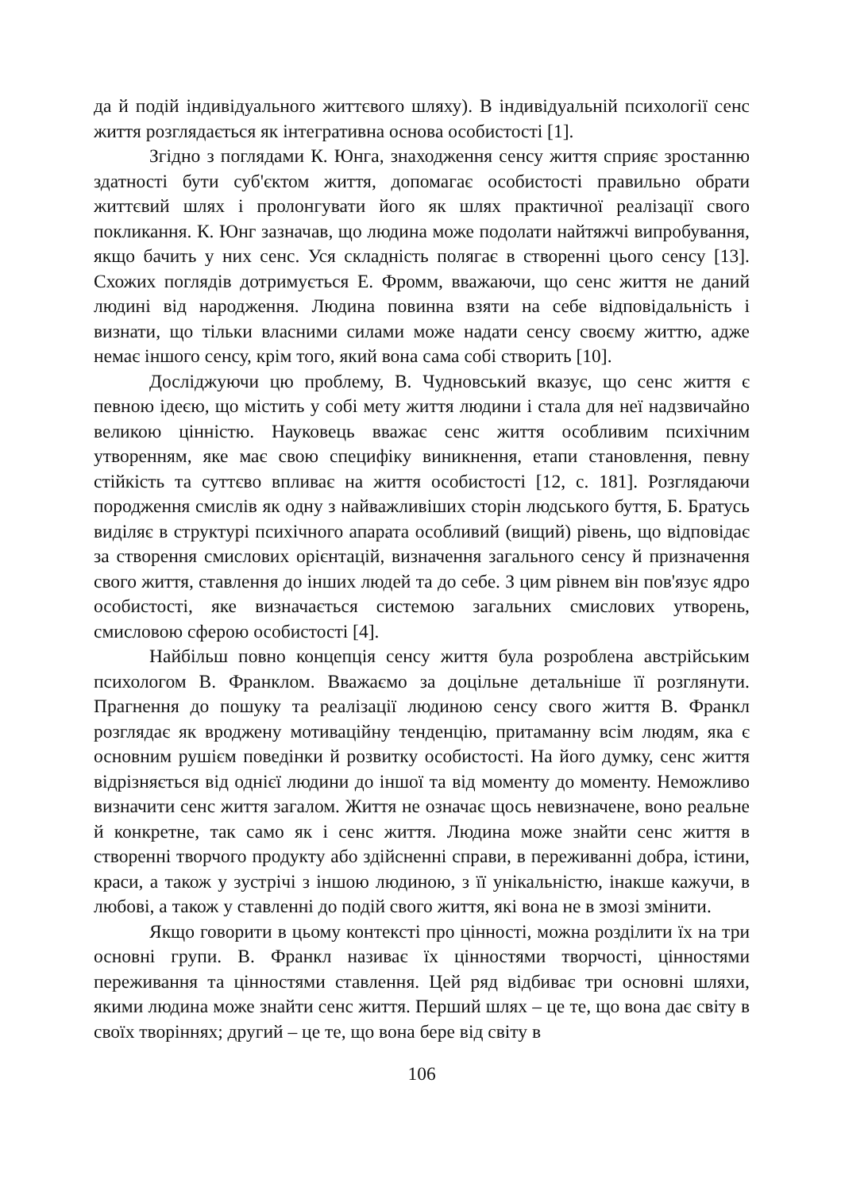да й подій індивідуального життєвого шляху). В індивідуальній психології сенс життя розглядається як інтегративна основа особистості [1].
Згідно з поглядами К. Юнга, знаходження сенсу життя сприяє зростанню здатності бути суб'єктом життя, допомагає особистості правильно обрати життєвий шлях і пролонгувати його як шлях практичної реалізації свого покликання. К. Юнг зазначав, що людина може подолати найтяжчі випробування, якщо бачить у них сенс. Уся складність полягає в створенні цього сенсу [13]. Схожих поглядів дотримується Е. Фромм, вважаючи, що сенс життя не даний людині від народження. Людина повинна взяти на себе відповідальність і визнати, що тільки власними силами може надати сенсу своєму життю, адже немає іншого сенсу, крім того, який вона сама собі створить [10].
Досліджуючи цю проблему, В. Чудновський вказує, що сенс життя є певною ідеєю, що містить у собі мету життя людини і стала для неї надзвичайно великою цінністю. Науковець вважає сенс життя особливим психічним утворенням, яке має свою специфіку виникнення, етапи становлення, певну стійкість та суттєво впливає на життя особистості [12, с. 181]. Розглядаючи породження смислів як одну з найважливіших сторін людського буття, Б. Братусь виділяє в структурі психічного апарата особливий (вищий) рівень, що відповідає за створення смислових орієнтацій, визначення загального сенсу й призначення свого життя, ставлення до інших людей та до себе. З цим рівнем він пов'язує ядро особистості, яке визначається системою загальних смислових утворень, смисловою сферою особистості [4].
Найбільш повно концепція сенсу життя була розроблена австрійським психологом В. Франклом. Вважаємо за доцільне детальніше її розглянути. Прагнення до пошуку та реалізації людиною сенсу свого життя В. Франкл розглядає як вроджену мотиваційну тенденцію, притаманну всім людям, яка є основним рушієм поведінки й розвитку особистості. На його думку, сенс життя відрізняється від однієї людини до іншої та від моменту до моменту. Неможливо визначити сенс життя загалом. Життя не означає щось невизначене, воно реальне й конкретне, так само як і сенс життя. Людина може знайти сенс життя в створенні творчого продукту або здійсненні справи, в переживанні добра, істини, краси, а також у зустрічі з іншою людиною, з її унікальністю, інакше кажучи, в любові, а також у ставленні до подій свого життя, які вона не в змозі змінити.
Якщо говорити в цьому контексті про цінності, можна розділити їх на три основні групи. В. Франкл називає їх цінностями творчості, цінностями переживання та цінностями ставлення. Цей ряд відбиває три основні шляхи, якими людина може знайти сенс життя. Перший шлях – це те, що вона дає світу в своїх творіннях; другий – це те, що вона бере від світу в
106